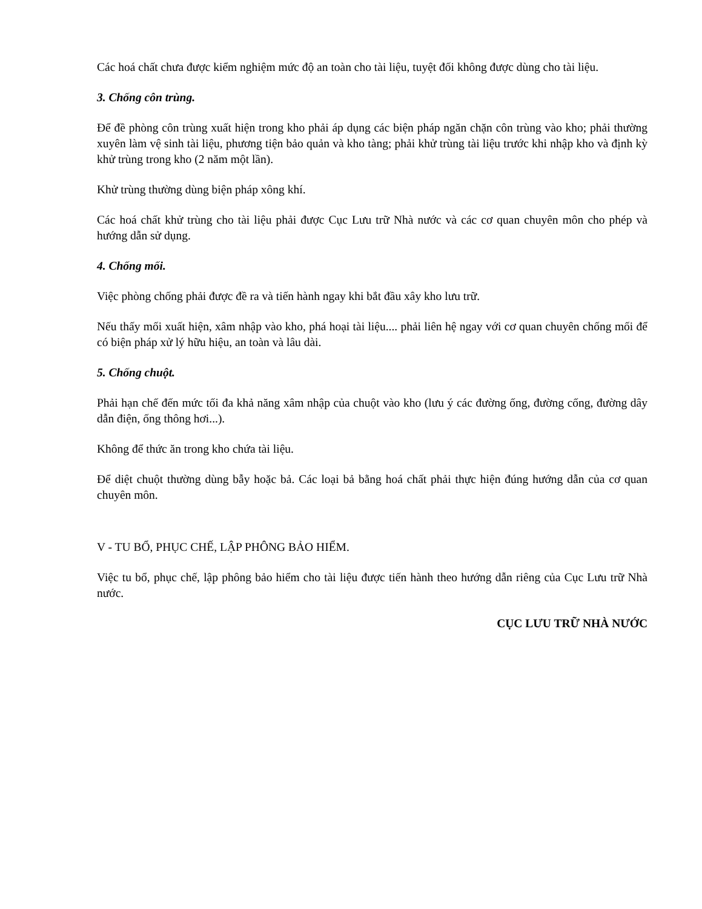Các hoá chất chưa được kiểm nghiệm mức độ an toàn cho tài liệu, tuyệt đối không được dùng cho tài liệu.
3. Chống côn trùng.
Để đề phòng côn trùng xuất hiện trong kho phải áp dụng các biện pháp ngăn chặn côn trùng vào kho; phải thường xuyên làm vệ sinh tài liệu, phương tiện bảo quản và kho tàng; phải khử trùng tài liệu trước khi nhập kho và định kỳ khử trùng trong kho (2 năm một lần).
Khử trùng thường dùng biện pháp xông khí.
Các hoá chất khử trùng cho tài liệu phải được Cục Lưu trữ Nhà nước và các cơ quan chuyên môn cho phép và hướng dẫn sử dụng.
4. Chống mối.
Việc phòng chống phải được đề ra và tiến hành ngay khi bắt đầu xây kho lưu trữ.
Nếu thấy mối xuất hiện, xâm nhập vào kho, phá hoại tài liệu.... phải liên hệ ngay với cơ quan chuyên chống mối để có biện pháp xử lý hữu hiệu, an toàn và lâu dài.
5. Chống chuột.
Phải hạn chế đến mức tối đa khả năng xâm nhập của chuột vào kho (lưu ý các đường ống, đường cống, đường dây dẫn điện, ống thông hơi...).
Không để thức ăn trong kho chứa tài liệu.
Để diệt chuột thường dùng bẫy hoặc bả. Các loại bả bằng hoá chất phải thực hiện đúng hướng dẫn của cơ quan chuyên môn.
V - TU BỔ, PHỤC CHẾ, LẬP PHÔNG BẢO HIỂM.
Việc tu bổ, phục chế, lập phông bảo hiểm cho tài liệu được tiến hành theo hướng dẫn riêng của Cục Lưu trữ Nhà nước.
CỤC LƯU TRỮ NHÀ NƯỚC